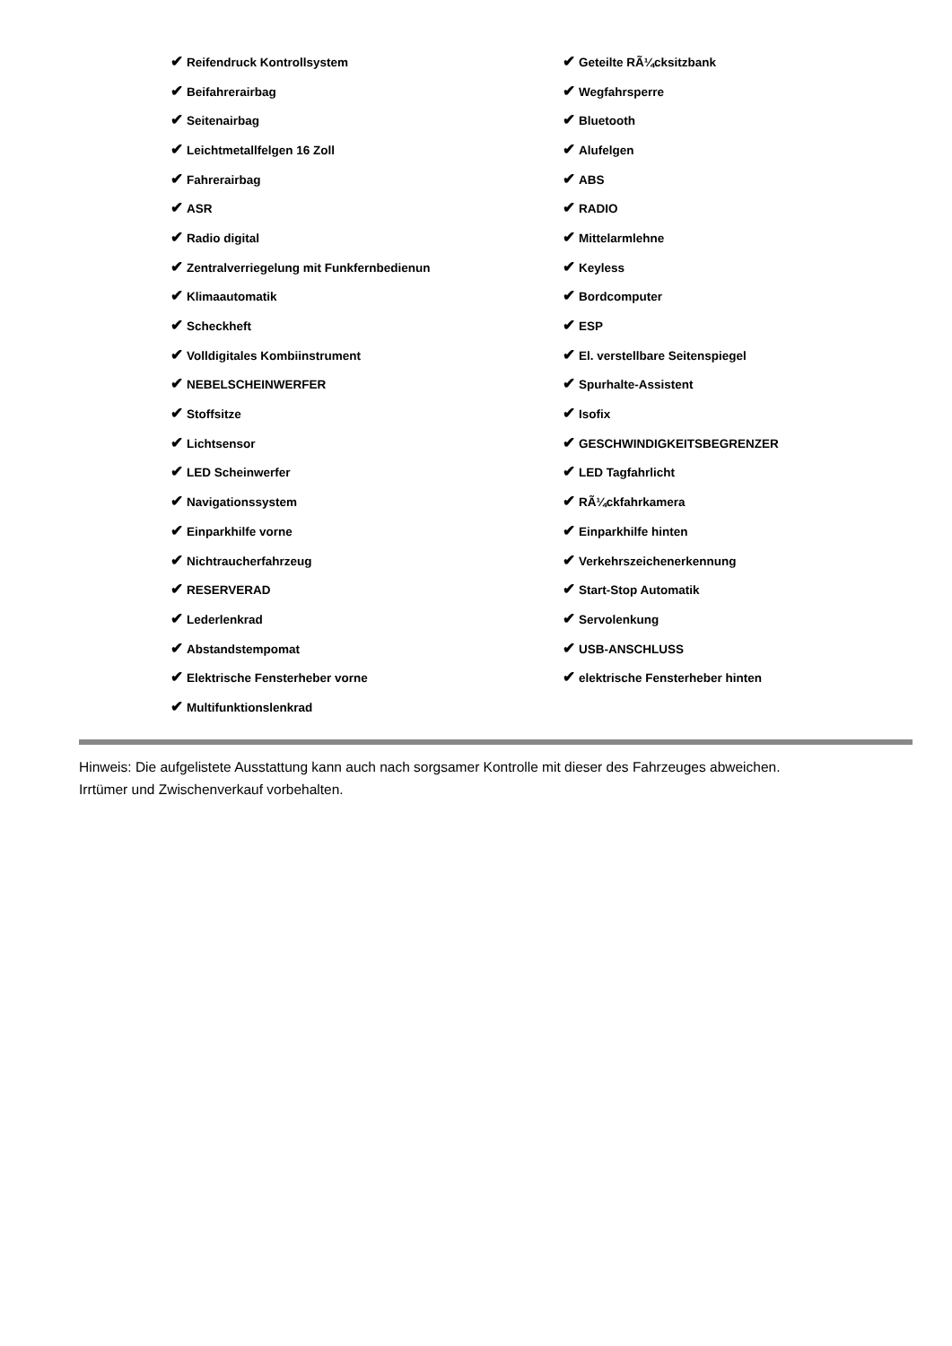| ✔ Reifendruck Kontrollsystem | ✔ Geteilte RÃ¼cksitzbank |
| ✔ Beifahrerairbag | ✔ Wegfahrsperre |
| ✔ Seitenairbag | ✔ Bluetooth |
| ✔ Leichtmetallfelgen 16 Zoll | ✔ Alufelgen |
| ✔ Fahrerairbag | ✔ ABS |
| ✔ ASR | ✔ RADIO |
| ✔ Radio digital | ✔ Mittelarmlehne |
| ✔ Zentralverriegelung mit Funkfernbedienun | ✔ Keyless |
| ✔ Klimaautomatik | ✔ Bordcomputer |
| ✔ Scheckheft | ✔ ESP |
| ✔ Volldigitales Kombiinstrument | ✔ El. verstellbare Seitenspiegel |
| ✔ NEBELSCHEINWERFER | ✔ Spurhalte-Assistent |
| ✔ Stoffsitze | ✔ Isofix |
| ✔ Lichtsensor | ✔ GESCHWINDIGKEITSBEGRENZER |
| ✔ LED Scheinwerfer | ✔ LED Tagfahrlicht |
| ✔ Navigationssystem | ✔ RÃ¼ckfahrkamera |
| ✔ Einparkhilfe vorne | ✔ Einparkhilfe hinten |
| ✔ Nichtraucherfahrzeug | ✔ Verkehrszeichenerkennung |
| ✔ RESERVERAD | ✔ Start-Stop Automatik |
| ✔ Lederlenkrad | ✔ Servolenkung |
| ✔ Abstandstempomat | ✔ USB-ANSCHLUSS |
| ✔ Elektrische Fensterheber vorne | ✔ elektrische Fensterheber hinten |
| ✔ Multifunktionslenkrad | |
Hinweis: Die aufgelistete Ausstattung kann auch nach sorgsamer Kontrolle mit dieser des Fahrzeuges abweichen. Irrtümer und Zwischenverkauf vorbehalten.